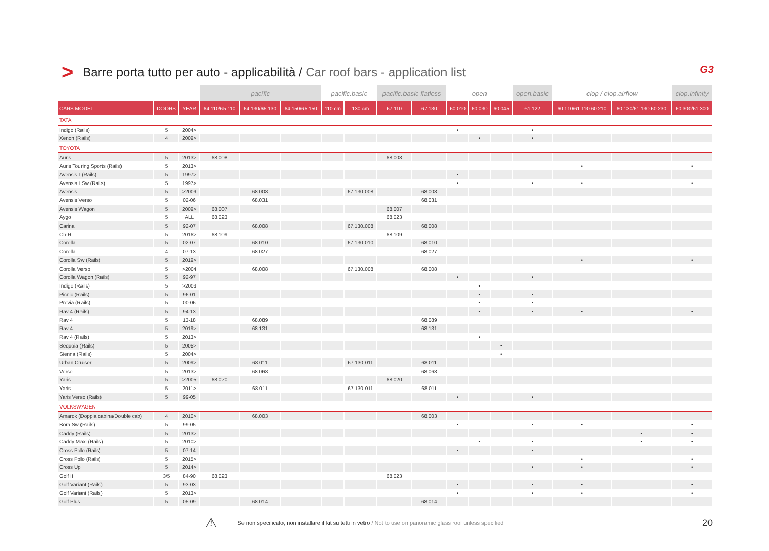> Barre porta tutto per auto - applicabilità / Car roof bars - application list
G3
| | | | pacific | | | pacific.basic | | pacific.basic flatless | | open | | | open.basic | clop / clop.airflow | | clop.infinity |
| --- | --- | --- | --- | --- | --- | --- | --- | --- | --- | --- | --- | --- | --- | --- | --- | --- |
| CARS MODEL | DOORS | YEAR | 64.110/65.110 | 64.130/65.130 | 64.150/65.150 | 110 cm | 130 cm | 67.110 | 67.130 | 60.010 | 60.030 | 60.045 | 61.122 | 60.110/61.110 60.210 | 60.130/61.130 60.230 | 60.300/61.300 |
| TATA | | | | | | | | | | | | | | | | |
| Indigo (Rails) | 5 | 2004> | | | | | | | | • | | | • | | | |
| Xenon (Rails) | 4 | 2009> | | | | | | | | | • | | • | | | |
| TOYOTA | | | | | | | | | | | | | | | | |
| Auris | 5 | 2013> | 68.008 | | | | | 68.008 | | | | | | | | |
| Auris Touring Sports (Rails) | 5 | 2013> | | | | | | | | | | | | • | | • |
| Avensis I (Rails) | 5 | 1997> | | | | | | | | • | | | | | | |
| Avensis I Sw (Rails) | 5 | 1997> | | | | | | | | • | | | • | • | | • |
| Avensis | 5 | >2009 | | 68.008 | | | 67.130.008 | | 68.008 | | | | | | | |
| Avensis Verso | 5 | 02-06 | | 68.031 | | | | | 68.031 | | | | | | | |
| Avensis Wagon | 5 | 2009> | 68.007 | | | | | 68.007 | | | | | | | | |
| Aygo | 5 | ALL | 68.023 | | | | | 68.023 | | | | | | | | |
| Carina | 5 | 92-07 | | 68.008 | | | 67.130.008 | | 68.008 | | | | | | | |
| Ch-R | 5 | 2016> | 68.109 | | | | | 68.109 | | | | | | | | |
| Corolla | 5 | 02-07 | | 68.010 | | | 67.130.010 | | 68.010 | | | | | | | |
| Corolla | 4 | 07-13 | | 68.027 | | | | | 68.027 | | | | | | | |
| Corolla Sw (Rails) | 5 | 2019> | | | | | | | | | | | | • | | • |
| Corolla Verso | 5 | >2004 | | 68.008 | | | 67.130.008 | | 68.008 | | | | | | | |
| Corolla Wagon (Rails) | 5 | 92-97 | | | | | | | | • | | | • | | | |
| Indigo (Rails) | 5 | >2003 | | | | | | | | | • | | | | | |
| Picnic (Rails) | 5 | 96-01 | | | | | | | | | • | | • | | | |
| Previa (Rails) | 5 | 00-06 | | | | | | | | | • | | • | | | |
| Rav 4 (Rails) | 5 | 94-13 | | | | | | | | | • | | • | • | | • |
| Rav 4 | 5 | 13-18 | | 68.089 | | | | | 68.089 | | | | | | | |
| Rav 4 | 5 | 2019> | | 68.131 | | | | | 68.131 | | | | | | | |
| Rav 4 (Rails) | 5 | 2013> | | | | | | | | | • | | | | | |
| Sequoia (Rails) | 5 | 2005> | | | | | | | | | | • | | | | |
| Sienna (Rails) | 5 | 2004> | | | | | | | | | | • | | | | |
| Urban Cruiser | 5 | 2009> | | 68.011 | | | 67.130.011 | | 68.011 | | | | | | | |
| Verso | 5 | 2013> | | 68.068 | | | | | 68.068 | | | | | | | |
| Yaris | 5 | >2005 | 68.020 | | | | | 68.020 | | | | | | | | |
| Yaris | 5 | 2011> | | 68.011 | | | 67.130.011 | | 68.011 | | | | | | | |
| Yaris Verso (Rails) | 5 | 99-05 | | | | | | | | • | | | • | | | |
| VOLKSWAGEN | | | | | | | | | | | | | | | | |
| Amarok (Doppia cabina/Double cab) | 4 | 2010> | | 68.003 | | | | | 68.003 | | | | | | | |
| Bora Sw (Rails) | 5 | 99-05 | | | | | | | | • | | | • | • | | • |
| Caddy (Rails) | 5 | 2013> | | | | | | | | | | | | | • | • |
| Caddy Maxi (Rails) | 5 | 2010> | | | | | | | | | • | | • | | • | • |
| Cross Polo (Rails) | 5 | 07-14 | | | | | | | | • | | | • | | | |
| Cross Polo (Rails) | 5 | 2015> | | | | | | | | | | | | • | | • |
| Cross Up | 5 | 2014> | | | | | | | | | | | • | • | | • |
| Golf II | 3/5 | 84-90 | 68.023 | | | | | 68.023 | | | | | | | | |
| Golf Variant (Rails) | 5 | 93-03 | | | | | | | | • | | | • | • | | • |
| Golf Variant (Rails) | 5 | 2013> | | | | | | | | • | | | • | • | | • |
| Golf Plus | 5 | 05-09 | | 68.014 | | | | | 68.014 | | | | | | | |
⚠ Se non specificato, non installare il kit su tetti in vetro / Not to use on panoramic glass roof unless specified 20